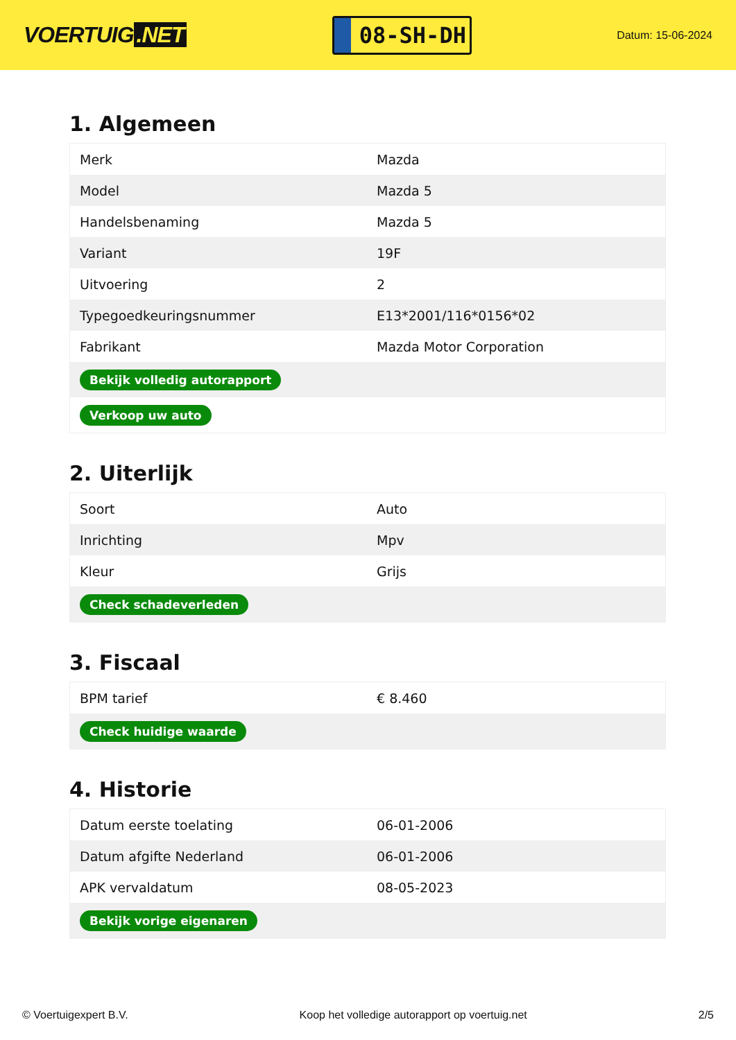VOERTUIG.NET
08-SH-DH
Datum: 15-06-2024
1. Algemeen
| Merk | Mazda |
| Model | Mazda 5 |
| Handelsbenaming | Mazda 5 |
| Variant | 19F |
| Uitvoering | 2 |
| Typegoedkeuringsnummer | E13*2001/116*0156*02 |
| Fabrikant | Mazda Motor Corporation |
| Bekijk volledig autorapport | |
| Verkoop uw auto | |
2. Uiterlijk
| Soort | Auto |
| Inrichting | Mpv |
| Kleur | Grijs |
| Check schadeverleden | |
3. Fiscaal
| BPM tarief | € 8.460 |
| Check huidige waarde | |
4. Historie
| Datum eerste toelating | 06-01-2006 |
| Datum afgifte Nederland | 06-01-2006 |
| APK vervaldatum | 08-05-2023 |
| Bekijk vorige eigenaren | |
© Voertuigexpert B.V. Koop het volledige autorapport op voertuig.net 2/5